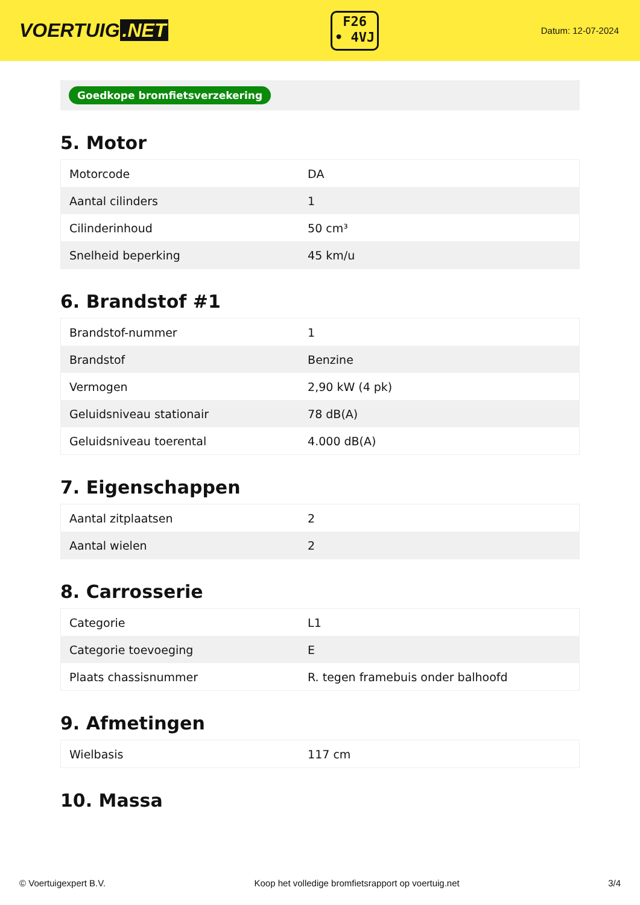VOERTUIG.NET
F26
• 4VJ
Datum: 12-07-2024
Goedkope bromfietsverzekering
5. Motor
| Motorcode | DA |
| Aantal cilinders | 1 |
| Cilinderinhoud | 50 cm³ |
| Snelheid beperking | 45 km/u |
6. Brandstof #1
| Brandstof-nummer | 1 |
| Brandstof | Benzine |
| Vermogen | 2,90 kW (4 pk) |
| Geluidsniveau stationair | 78 dB(A) |
| Geluidsniveau toerental | 4.000 dB(A) |
7. Eigenschappen
| Aantal zitplaatsen | 2 |
| Aantal wielen | 2 |
8. Carrosserie
| Categorie | L1 |
| Categorie toevoeging | E |
| Plaats chassisnummer | R. tegen framebuis onder balhoofd |
9. Afmetingen
| Wielbasis | 117 cm |
10. Massa
© Voertuigexpert B.V. Koop het volledige bromfietsrapport op voertuig.net 3/4